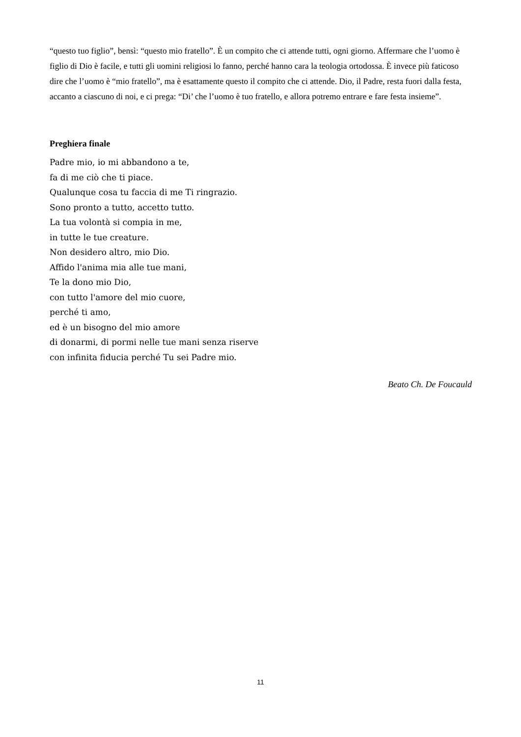“questo tuo figlio”, bensì: “questo mio fratello”. È un compito che ci attende tutti, ogni giorno. Affermare che l’uomo è figlio di Dio è facile, e tutti gli uomini religiosi lo fanno, perché hanno cara la teologia ortodossa. È invece più faticoso dire che l’uomo è “mio fratello”, ma è esattamente questo il compito che ci attende. Dio, il Padre, resta fuori dalla festa, accanto a ciascuno di noi, e ci prega: “Di’ che l’uomo è tuo fratello, e allora potremo entrare e fare festa insieme”.
Preghiera finale
Padre mio, io mi abbandono a te,
fa di me ciò che ti piace.
Qualunque cosa tu faccia di me Ti ringrazio.
Sono pronto a tutto, accetto tutto.
La tua volontà si compia in me,
in tutte le tue creature.
Non desidero altro, mio Dio.
Affido l'anima mia alle tue mani,
Te la dono mio Dio,
con tutto l'amore del mio cuore,
perché ti amo,
ed è un bisogno del mio amore
di donarmi, di pormi nelle tue mani senza riserve
con infinita fiducia perché Tu sei Padre mio.
Beato Ch. De Foucauld
11